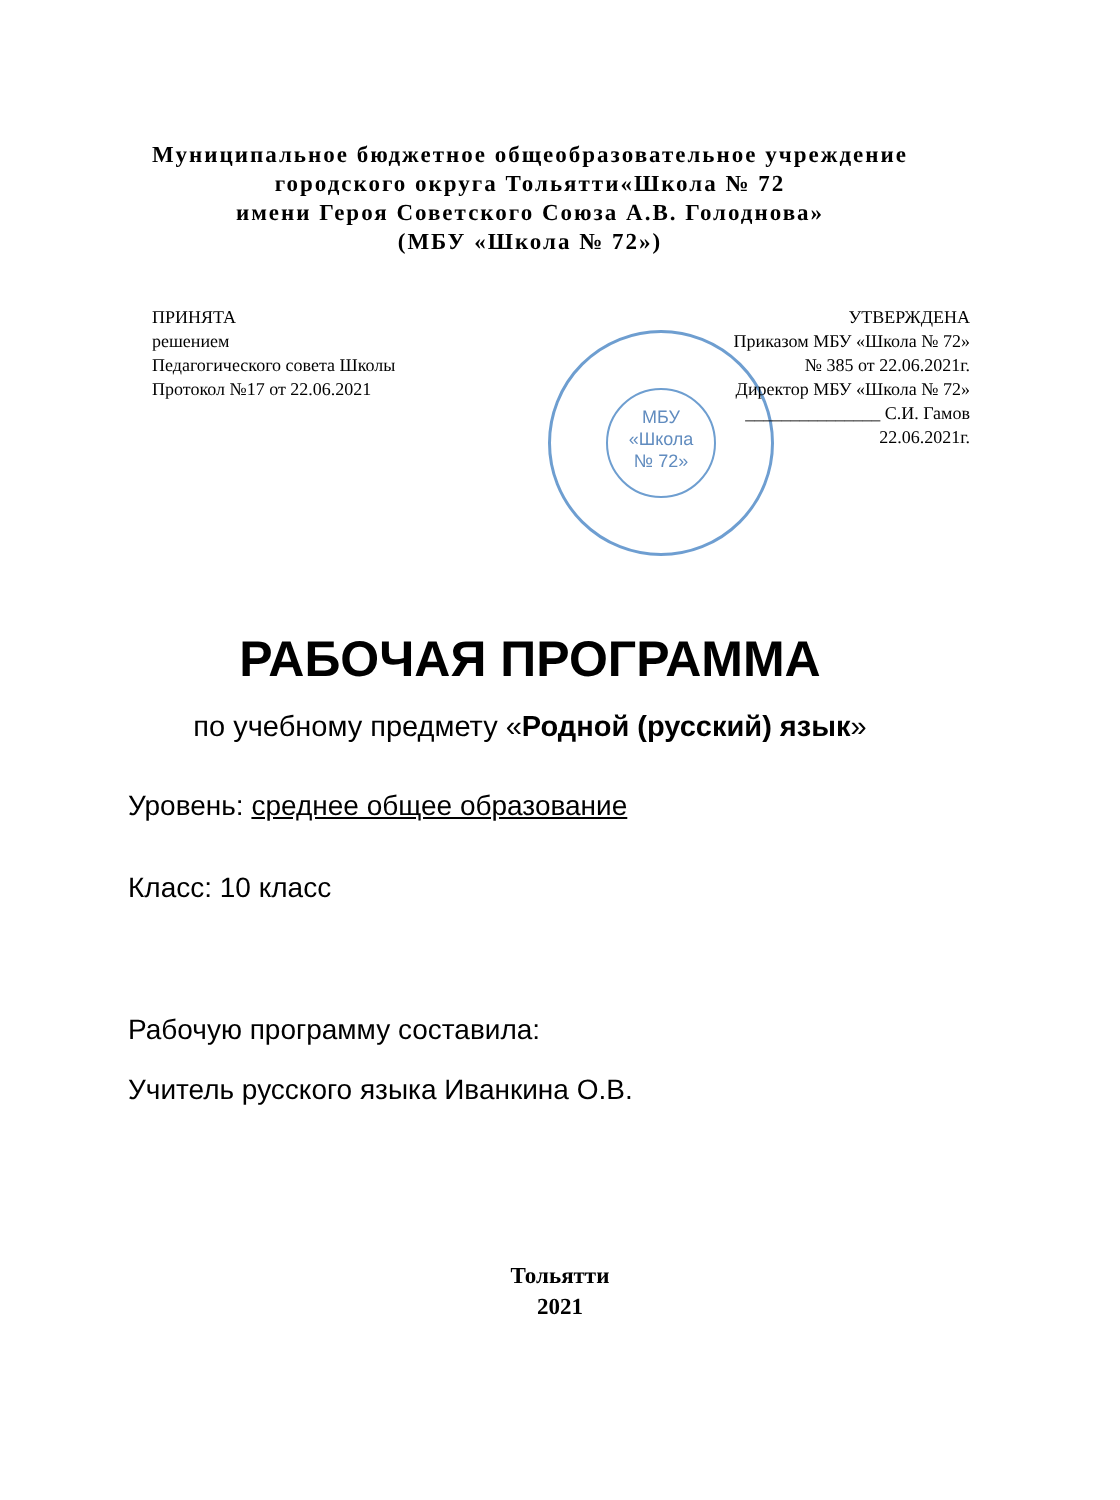Муниципальное бюджетное общеобразовательное учреждение
городского округа Тольятти«Школа № 72
имени Героя Советского Союза А.В. Голоднова»
(МБУ «Школа № 72»)
МБУ
«Школа
№ 72»
ПРИНЯТА
решением
Педагогического совета Школы
Протокол №17 от 22.06.2021
УТВЕРЖДЕНА
Приказом МБУ «Школа № 72»
№ 385 от 22.06.2021г.
Директор МБУ «Школа № 72»
_______________ С.И. Гамов
22.06.2021г.
РАБОЧАЯ ПРОГРАММА
по учебному предмету «Родной (русский) язык»
Уровень: среднее общее образование
Класс: 10 класс
Рабочую программу составила:
Учитель русского языка Иванкина О.В.
Тольятти
2021